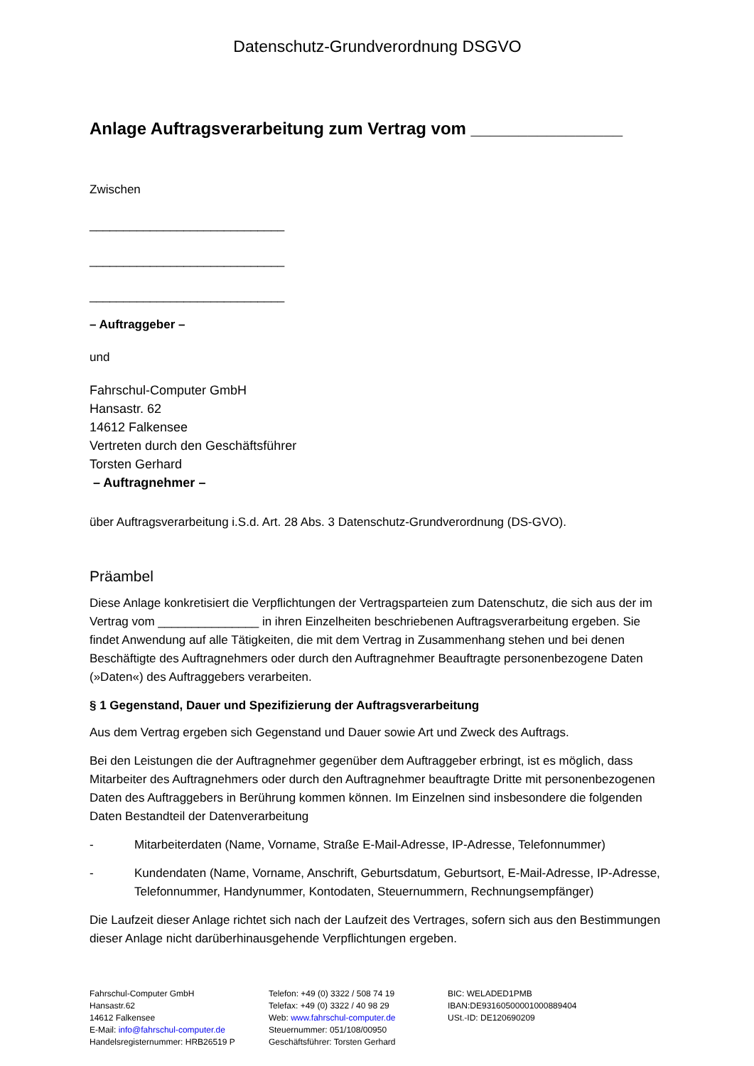Datenschutz-Grundverordnung DSGVO
Anlage Auftragsverarbeitung zum Vertrag vom ________________
Zwischen
_____________________________
_____________________________
_____________________________
– Auftraggeber –
und
Fahrschul-Computer GmbH
Hansastr. 62
14612 Falkensee
Vertreten durch den Geschäftsführer
Torsten Gerhard
– Auftragnehmer –
über Auftragsverarbeitung i.S.d. Art. 28 Abs. 3 Datenschutz-Grundverordnung (DS-GVO).
Präambel
Diese Anlage konkretisiert die Verpflichtungen der Vertragsparteien zum Datenschutz, die sich aus der im Vertrag vom _______________ in ihren Einzelheiten beschriebenen Auftragsverarbeitung ergeben. Sie findet Anwendung auf alle Tätigkeiten, die mit dem Vertrag in Zusammenhang stehen und bei denen Beschäftigte des Auftragnehmers oder durch den Auftragnehmer Beauftragte personenbezogene Daten (»Daten«) des Auftraggebers verarbeiten.
§ 1 Gegenstand, Dauer und Spezifizierung der Auftragsverarbeitung
Aus dem Vertrag ergeben sich Gegenstand und Dauer sowie Art und Zweck des Auftrags.
Bei den Leistungen die der Auftragnehmer gegenüber dem Auftraggeber erbringt, ist es möglich, dass Mitarbeiter des Auftragnehmers oder durch den Auftragnehmer beauftragte Dritte mit personenbezogenen Daten des Auftraggebers in Berührung kommen können. Im Einzelnen sind insbesondere die folgenden Daten Bestandteil der Datenverarbeitung
- Mitarbeiterdaten (Name, Vorname, Straße E-Mail-Adresse, IP-Adresse, Telefonnummer)
- Kundendaten (Name, Vorname, Anschrift, Geburtsdatum, Geburtsort, E-Mail-Adresse, IP-Adresse, Telefonnummer, Handynummer, Kontodaten, Steuernummern, Rechnungsempfänger)
Die Laufzeit dieser Anlage richtet sich nach der Laufzeit des Vertrages, sofern sich aus den Bestimmungen dieser Anlage nicht darüberhinausgehende Verpflichtungen ergeben.
Fahrschul-Computer GmbH
Hansastr.62
14612 Falkensee
E-Mail: info@fahrschul-computer.de
Handelsregisternummer: HRB26519 P
Telefon: +49 (0) 3322 / 508 74 19
Telefax: +49 (0) 3322 / 40 98 29
Web: www.fahrschul-computer.de
Steuernummer: 051/108/00950
Geschäftsführer: Torsten Gerhard
BIC: WELADED1PMB
IBAN:DE93160500001000889404
USt.-ID: DE120690209